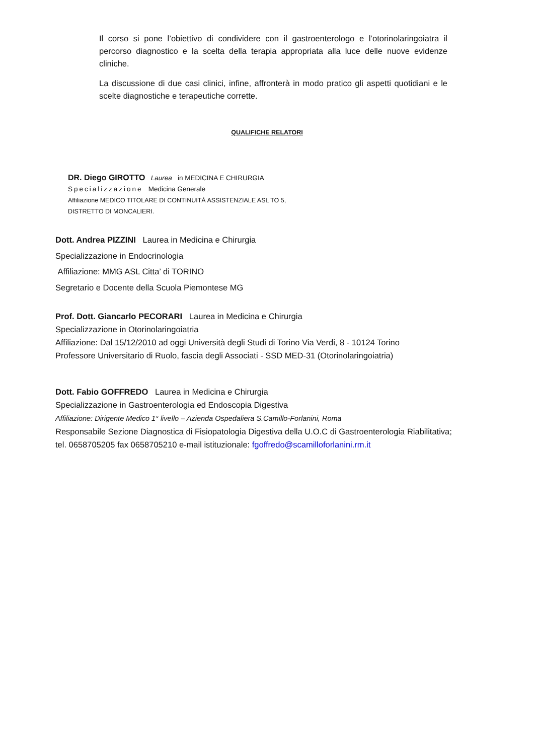Il corso si pone l’obiettivo di condividere con il gastroenterologo e l’otorinolaringoiatra il percorso diagnostico e la scelta della terapia appropriata alla luce delle nuove evidenze cliniche.
La discussione di due casi clinici, infine, affronterà in modo pratico gli aspetti quotidiani e le scelte diagnostiche e terapeutiche corrette.
QUALIFICHE RELATORI
DR. Diego GIROTTO Laurea in MEDICINA E CHIRURGIA
Specializzazione Medicina Generale
Affiliazione MEDICO TITOLARE DI CONTINUITÀ ASSISTENZIALE ASL TO 5,
DISTRETTO DI MONCALIERI.
Dott. Andrea PIZZINI Laurea in Medicina e Chirurgia
Specializzazione in Endocrinologia
Affiliazione: MMG ASL Citta’ di TORINO
Segretario e Docente della Scuola Piemontese MG
Prof. Dott. Giancarlo PECORARI Laurea in Medicina e Chirurgia
Specializzazione in Otorinolaringoiatria
Affiliazione: Dal 15/12/2010 ad oggi Università degli Studi di Torino Via Verdi, 8 - 10124 Torino
Professore Universitario di Ruolo, fascia degli Associati - SSD MED-31 (Otorinolaringoiatria)
Dott. Fabio GOFFREDO Laurea in Medicina e Chirurgia
Specializzazione in Gastroenterologia ed Endoscopia Digestiva
Affiliazione: Dirigente Medico 1° livello – Azienda Ospedaliera S.Camillo-Forlanini, Roma
Responsabile Sezione Diagnostica di Fisiopatologia Digestiva della U.O.C di Gastroenterologia Riabilitativa;
tel. 0658705205 fax 0658705210 e-mail istituzionale: fgoffredo@scamilloforlanini.rm.it